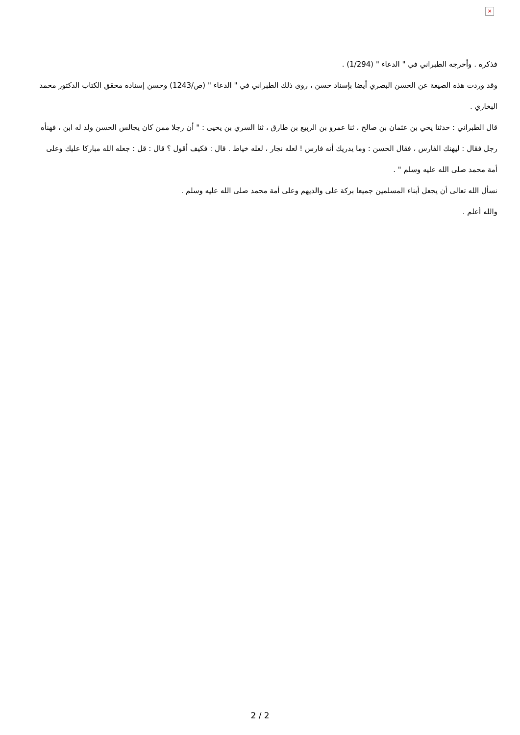×
فذكره . وأخرجه الطبراني في " الدعاء " (1/294) .
وقد وردت هذه الصيغة عن الحسن البصري أيضا بإسناد حسن ، روى ذلك الطبراني في " الدعاء " (ص/1243) وحسن إسناده محقق الكتاب الدكتور محمد البخاري .
قال الطبراني : حدثنا يحي بن عثمان بن صالح ، ثنا عمرو بن الربيع بن طارق ، ثنا السري بن يحيى : " أن رجلا ممن كان يجالس الحسن ولد له ابن ، فهنأه رجل فقال : ليهنك الفارس ، فقال الحسن : وما يدريك أنه فارس ! لعله نجار ، لعله خياط . قال : فكيف أقول ؟ قال : قل : جعله الله مباركا عليك وعلى أمة محمد صلى الله عليه وسلم " .
نسأل الله تعالى أن يجعل أبناء المسلمين جميعا بركة على والديهم وعلى أمة محمد صلى الله عليه وسلم .
والله أعلم .
2 / 2